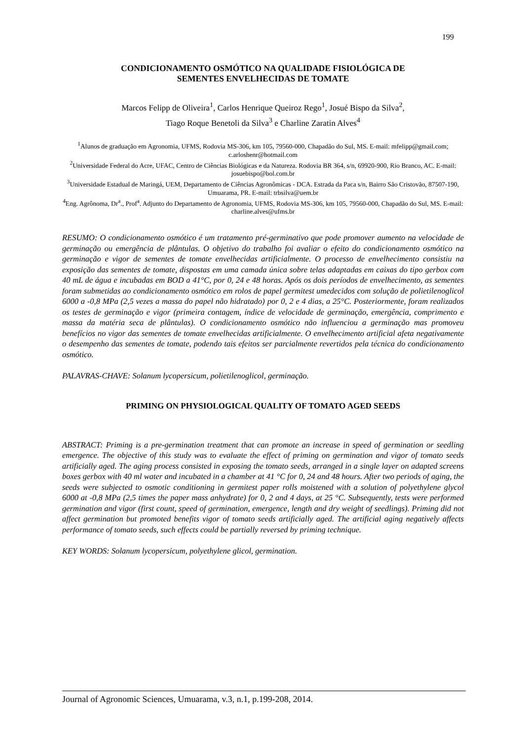199
CONDICIONAMENTO OSMÓTICO NA QUALIDADE FISIOLÓGICA DE
SEMENTES ENVELHECIDAS DE TOMATE
Marcos Felipp de Oliveira<sup>1</sup>, Carlos Henrique Queiroz Rego<sup>1</sup>, Josué Bispo da Silva<sup>2</sup>,
Tiago Roque Benetoli da Silva<sup>3</sup> e Charline Zaratin Alves<sup>4</sup>
<sup>1</sup> Alunos de graduação em Agronomia, UFMS, Rodovia MS-306, km 105, 79560-000, Chapadão do Sul, MS. E-mail: mfelipp@gmail.com; c.arloshenr@hotmail.com
<sup>2</sup> Universidade Federal do Acre, UFAC, Centro de Ciências Biológicas e da Natureza. Rodovia BR 364, s/n, 69920-900, Rio Branco, AC. E-mail: josuebispo@bol.com.br
<sup>3</sup> Universidade Estadual de Maringá, UEM, Departamento de Ciências Agronômicas - DCA. Estrada da Paca s/n, Bairro São Cristovão, 87507-190, Umuarama, PR. E-mail: trbsilva@uem.br
<sup>4</sup> Eng. Agrônoma, Dr<sup>a</sup>., Prof<sup>a</sup>. Adjunto do Departamento de Agronomia, UFMS, Rodovia MS-306, km 105, 79560-000, Chapadão do Sul, MS. E-mail: charline.alves@ufms.br
RESUMO: O condicionamento osmótico é um tratamento pré-germinativo que pode promover aumento na velocidade de germinação ou emergência de plântulas. O objetivo do trabalho foi avaliar o efeito do condicionamento osmótico na germinação e vigor de sementes de tomate envelhecidas artificialmente. O processo de envelhecimento consistiu na exposição das sementes de tomate, dispostas em uma camada única sobre telas adaptadas em caixas do tipo gerbox com 40 mL de água e incubadas em BOD a 41°C, por 0, 24 e 48 horas. Após os dois períodos de envelhecimento, as sementes foram submetidas ao condicionamento osmótico em rolos de papel germitest umedecidos com solução de polietilenoglicol 6000 a -0,8 MPa (2,5 vezes a massa do papel não hidratado) por 0, 2 e 4 dias, a 25°C. Posteriormente, foram realizados os testes de germinação e vigor (primeira contagem, índice de velocidade de germinação, emergência, comprimento e massa da matéria seca de plântulas). O condicionamento osmótico não influenciou a germinação mas promoveu benefícios no vigor das sementes de tomate envelhecidas artificialmente. O envelhecimento artificial afeta negativamente o desempenho das sementes de tomate, podendo tais efeitos ser parcialmente revertidos pela técnica do condicionamento osmótico.
PALAVRAS-CHAVE: Solanum lycopersicum, polietilenoglicol, germinação.
PRIMING ON PHYSIOLOGICAL QUALITY OF TOMATO AGED SEEDS
ABSTRACT: Priming is a pre-germination treatment that can promote an increase in speed of germination or seedling emergence. The objective of this study was to evaluate the effect of priming on germination and vigor of tomato seeds artificially aged. The aging process consisted in exposing the tomato seeds, arranged in a single layer on adapted screens boxes gerbox with 40 ml water and incubated in a chamber at 41 °C for 0, 24 and 48 hours. After two periods of aging, the seeds were subjected to osmotic conditioning in germitest paper rolls moistened with a solution of polyethylene glycol 6000 at -0,8 MPa (2,5 times the paper mass anhydrate) for 0, 2 and 4 days, at 25 °C. Subsequently, tests were performed germination and vigor (first count, speed of germination, emergence, length and dry weight of seedlings). Priming did not affect germination but promoted benefits vigor of tomato seeds artificially aged. The artificial aging negatively affects performance of tomato seeds, such effects could be partially reversed by priming technique.
KEY WORDS: Solanum lycopersicum, polyethylene glicol, germination.
Journal of Agronomic Sciences, Umuarama, v.3, n.1, p.199-208, 2014.